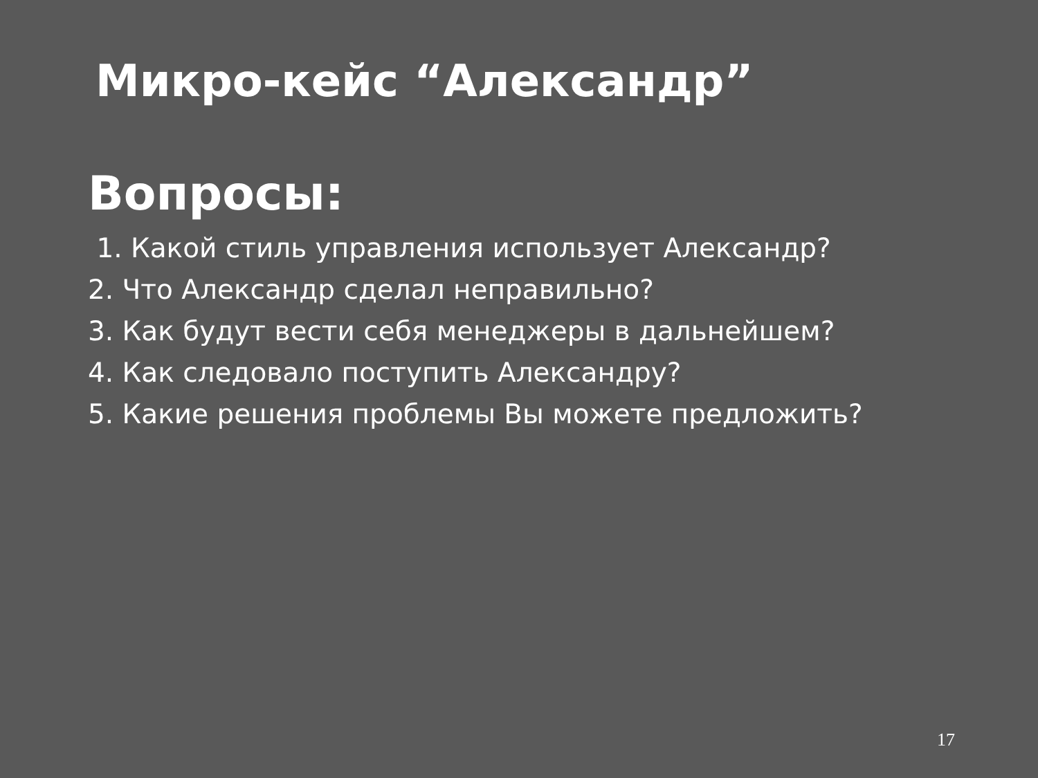Микро-кейс “Александр”
Вопросы:
1. Какой стиль управления использует Александр?
2. Что Александр сделал неправильно?
3. Как будут вести себя менеджеры в дальнейшем?
4. Как следовало поступить Александру?
5. Какие решения проблемы Вы можете предложить?
17